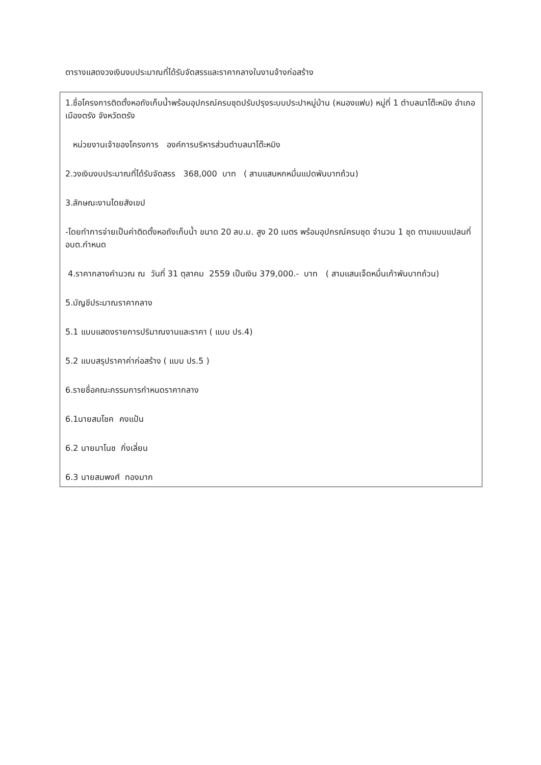ตารางแสดงวงเงินงบประมาณที่ได้รับจัดสรรและราคากลางในงานจ้างก่อสร้าง
| 1.ชื่อโครงการติดตั้งหอถังเก็บน้ำพร้อมอุปกรณ์ครบชุดปรับปรุงระบบประปาหมู่บ้าน (หนองแฟบ) หมู่ที่ 1 ตำบลนาโต๊ะหมิง อำเภอเมืองตรัง จังหวัดตรัง หน่วยงานเจ้าของโครงการ องค์การบริหารส่วนตำบลนาโต๊ะหมิง 2.วงเงินงบประมาณที่ได้รับจัดสรร 368,000 บาท ( สามแสนหกหมื่นแปดพันบาทถ้วน) 3.ลักษณะงานโดยสังเขป -โดยทำการจ่ายเป็นค่าติดตั้งหอถังเก็บน้ำ ขนาด 20 ลบ.ม. สูง 20 เมตร พร้อมอุปกรณ์ครบชุด จำนวน 1 ชุด ตามแบบแปลนที่ อบต.กำหนด 4.ราคากลางคำนวณ ณ วันที่ 31 ตุลาคม 2559 เป็นเงิน 379,000.- บาท ( สามแสนเจ็ดหมื่นเก้าพันบาทถ้วน) 5.บัญชีประมาณราคากลาง 5.1 แบบแสดงรายการปริมาณงานและราคา ( แบบ ปร.4) 5.2 แบบสรุปราคาค่าก่อสร้าง ( แบบ ปร.5 ) 6.รายชื่อคณะกรรมการกำหนดราคากลาง 6.1นายสมโชค คงแป้น 6.2 นายมาโนช กิ่งเลี่ยน 6.3 นายสมพงศ์ ทองมาก |